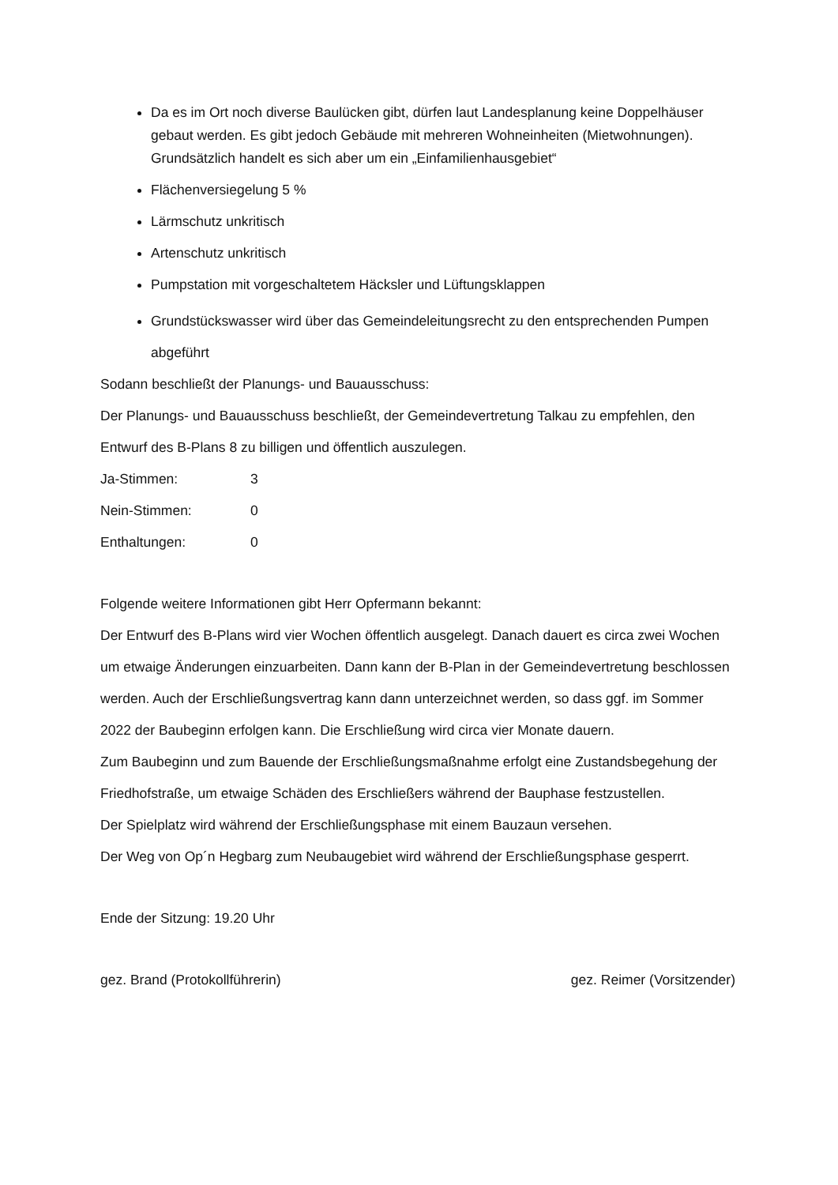Da es im Ort noch diverse Baulücken gibt, dürfen laut Landesplanung keine Doppelhäuser gebaut werden. Es gibt jedoch Gebäude mit mehreren Wohneinheiten (Mietwohnungen). Grundsätzlich handelt es sich aber um ein „Einfamilienhausgebiet“
Flächenversiegelung 5 %
Lärmschutz unkritisch
Artenschutz unkritisch
Pumpstation mit vorgeschaltetem Häcksler und Lüftungsklappen
Grundstückswasser wird über das Gemeindeleitungsrecht zu den entsprechenden Pumpen abgeführt
Sodann beschließt der Planungs- und Bauausschuss:
Der Planungs- und Bauausschuss beschließt, der Gemeindevertretung Talkau zu empfehlen, den Entwurf des B-Plans 8 zu billigen und öffentlich auszulegen.
Ja-Stimmen: 3
Nein-Stimmen: 0
Enthaltungen: 0
Folgende weitere Informationen gibt Herr Opfermann bekannt:
Der Entwurf des B-Plans wird vier Wochen öffentlich ausgelegt. Danach dauert es circa zwei Wochen um etwaige Änderungen einzuarbeiten. Dann kann der B-Plan in der Gemeindevertretung beschlossen werden. Auch der Erschließungsvertrag kann dann unterzeichnet werden, so dass ggf. im Sommer 2022 der Baubeginn erfolgen kann. Die Erschließung wird circa vier Monate dauern.
Zum Baubeginn und zum Bauende der Erschließungsmaßnahme erfolgt eine Zustandsbegehung der Friedhofstraße, um etwaige Schäden des Erschließers während der Bauphase festzustellen.
Der Spielplatz wird während der Erschließungsphase mit einem Bauzaun versehen.
Der Weg von Op´n Hegbarg zum Neubaugebiet wird während der Erschließungsphase gesperrt.
Ende der Sitzung: 19.20 Uhr
gez. Brand (Protokollführerin) gez. Reimer (Vorsitzender)